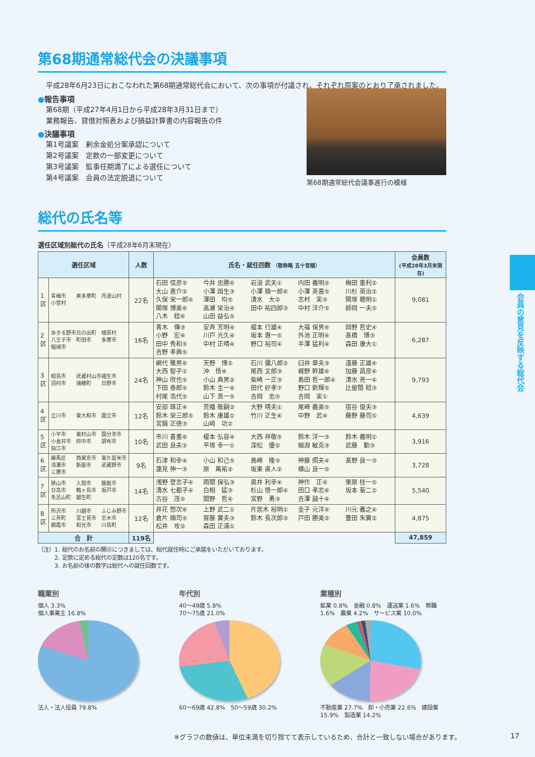第68期通常総代会の決議事項
平成28年6月23日におこなわれた第68期通常総代会において、次の事項が付議され、それぞれ原案のとおり了承されました。
●報告事項
第68期（平成27年4月1日から平成28年3月31日まで）
業務報告、貸借対照表および損益計算書の内容報告の件
●決議事項
第1号議案　剰余金処分案承認について
第2号議案　定款の一部変更について
第3号議案　監事任期満了による選任について
第4号議案　会員の法定脱退について
第68期通常総代会議事進行の模様
総代の氏名等
選任区域別総代の氏名（平成28年6月末現在）
| 選任区域 | | 人数 | 氏名・就任回数 （敬称略 五十音順） | 会員数 (平成28年3月末現在) |
| --- | --- | --- | --- | --- |
| 1区 | 青梅市 奥多摩町 丹波山村 小菅村 | 22名 | 石田 信彦⑤ 今井 忠勝⑥ 岩浪 武夫① 内田 義明② 梅田 重利② 大山 恵介② 小澤 国生③ 小澤 順一郎⑥ 小澤 英喜⑤ 川杉 英治② 久保 栄一郎④ 澤田 均⑤ 清水 大② 志村 実⑤ 関塚 聰明① 関塚 博美⑥ 高瀬 栄治④ 田中 祐四郎③ 中村 洋介⑤ 師岡 一夫⑤ 八木 稔⑥ 山田 益弘⑤ | 9,081 |
| 2区 | あきる野市 日の出町 檜原村 八王子市 町田市 多摩市 稲城市 | 16名 | 青木 傳③ 安斉 芳明④ 榎本 行雄④ 大福 保男⑥ 岡野 哲史④ 小野 宏④ 川戸 光久④ 坂本 惠一⑤ 外池 正明④ 髙橋 博③ 田中 秀和⑤ 中村 正晴④ 野口 裕司④ 半澤 猛利④ 森田 康大① 吉野 孝典⑤ | 6,287 |
| 3区 | 昭島市 武蔵村山市 福生市 羽村市 瑞穂町 日野市 | 24名 | 網代 雅男⑥ 天野 博⑤ 石川 彌八郎② 臼井 章夫③ 遠藤 正雄④ 大西 智子① 沖 悟④ 尾西 文郎③ 梶野 幹雄⑥ 加藤 昌彦④ 神山 欣也⑤ 小山 典男② 柴崎 一正③ 島田 哲一郎④ 清水 亮一④ 下田 泰郎⑤ 鈴木 圭一④ 田代 好孝⑦ 野口 新輝⑤ 比留間 稔③ 村尾 浩代⑤ 山下 真一⑤ 吉岡 忠⑤ 吉岡 実① | 9,793 |
| 4区 | 立川市 東大和市 国立市 | 12名 | 安部 琢正④ 荒幡 敬嗣② 大野 晴夫① 尾崎 義美⑤ 宿谷 俊夫③ 鈴木 栄三郎⑤ 鈴木 康雄① 竹川 正生④ 中野 武④ 藤野 藤司⑤ 宮鍋 正徳③ 山﨑 功② | 4,639 |
| 5区 | 小平市 東村山市 国分寺市 小金井市 府中市 調布市 狛江市 | 10名 | 市川 喜重⑥ 榎本 弘容④ 大西 祥敬⑤ 鈴木 洋一③ 鈴木 義明① 武田 良夫② 平塚 幸一① 深松 優② 細淵 敏克③ 武藤 勤③ | 3,916 |
| 6区 | 練馬区 西東京市 東久留米市 清瀬市 新座市 武蔵野市 三鷹市 | 9名 | 石津 和幸④ 小山 和己⑤ 島崎 隆③ 神藤 照夫④ 髙野 良一③ 蓮見 伸一③ 原 萬祐② 坂東 直人② 横山 良一⑤ | 3,728 |
| 7区 | 狭山市 入間市 飯能市 日高市 鶴ヶ島市 坂戸市 毛呂山町 越生町 | 14名 | 浅野 登志子④ 雨間 保弘③ 奥井 利幸④ 神作 正④ 栗原 桂一⑤ 清水 七都子④ 白相 猛③ 杉山 慎一郎④ 田口 孝志⑥ 坂本 菊二② 古谷 茂⑤ 間野 哲④ 宮野 勇③ 吉澤 誠十④ | 5,540 |
| 8区 | 所沢市 川越市 ふじみ野市 三芳町 富士見市 志木市 朝霞市 和光市 川島町 | 12名 | 井花 惣次⑥ 上野 武二① 片居木 裕明① 金子 元洋④ 川元 義之④ 倉片 順司⑤ 齋藤 實夫③ 鈴木 長次郎③ 戸田 勝美② 豊田 朱實② 松井 攻② 森田 正満① | 4,875 |
| 合 計 | | 119名 | | 47,859 |
（注）1. 総代のお名前の開示につきましては、総代就任時にご承諾をいただいております。
　　　2. 定款に定める総代の定数は120名です。
　　　3. お名前の後の数字は総代への就任回数です。
職業別
個人 3.3%
個人事業主 16.8%
法人・法人役員 79.8%
年代別
40〜49歳 5.8%
70〜75歳 21.0%
60〜69歳 42.8%　50〜59歳 30.2%
業種別
鉱業 0.8%　金融 0.8%　運送業 1.6%　無職 1.6%　農業 4.2%　サービス業 10.0%
不動産業 27.7%　卸・小売業 22.6%　建設業 15.9%　製造業 14.2%
会員の意見を反映する総代会
※グラフの数値は、単位未満を切り捨てて表示しているため、合計と一致しない場合があります。
17